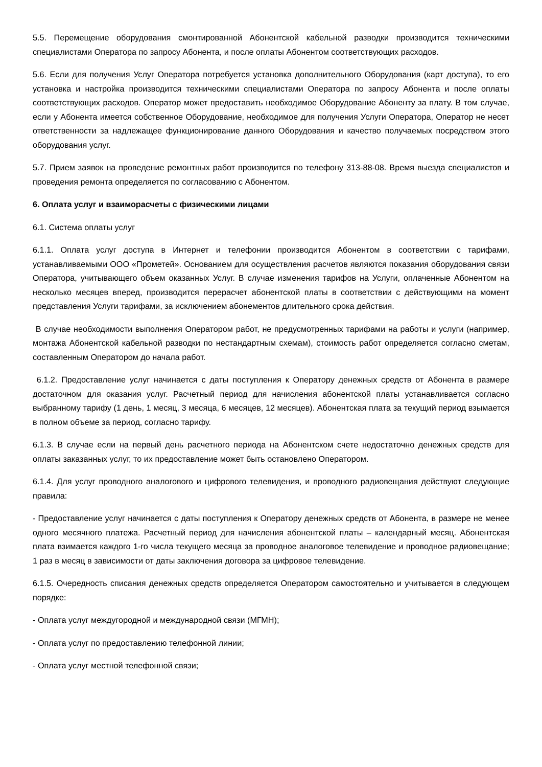5.5. Перемещение оборудования смонтированной Абонентской кабельной разводки производится техническими специалистами Оператора по запросу Абонента, и после оплаты Абонентом соответствующих расходов.
5.6. Если для получения Услуг Оператора потребуется установка дополнительного Оборудования (карт доступа), то его установка и настройка производится техническими специалистами Оператора по запросу Абонента и после оплаты соответствующих расходов. Оператор может предоставить необходимое Оборудование Абоненту за плату. В том случае, если у Абонента имеется собственное Оборудование, необходимое для получения Услуги Оператора, Оператор не несет ответственности за надлежащее функционирование данного Оборудования и качество получаемых посредством этого оборудования услуг.
5.7. Прием заявок на проведение ремонтных работ производится по телефону 313-88-08. Время выезда специалистов и проведения ремонта определяется по согласованию с Абонентом.
6. Оплата услуг и взаиморасчеты с физическими лицами
6.1. Система оплаты услуг
6.1.1. Оплата услуг доступа в Интернет и телефонии производится Абонентом в соответствии с тарифами, устанавливаемыми ООО «Прометей». Основанием для осуществления расчетов являются показания оборудования связи Оператора, учитывающего объем оказанных Услуг. В случае изменения тарифов на Услуги, оплаченные Абонентом на несколько месяцев вперед, производится перерасчет абонентской платы в соответствии с действующими на момент представления Услуги тарифами, за исключением абонементов длительного срока действия.
В случае необходимости выполнения Оператором работ, не предусмотренных тарифами на работы и услуги (например, монтажа Абонентской кабельной разводки по нестандартным схемам), стоимость работ определяется согласно сметам, составленным Оператором до начала работ.
6.1.2. Предоставление услуг начинается с даты поступления к Оператору денежных средств от Абонента в размере достаточном для оказания услуг. Расчетный период для начисления абонентской платы устанавливается согласно выбранному тарифу (1 день, 1 месяц, 3 месяца, 6 месяцев, 12 месяцев). Абонентская плата за текущий период взымается в полном объеме за период, согласно тарифу.
6.1.3. В случае если на первый день расчетного периода на Абонентском счете недостаточно денежных средств для оплаты заказанных услуг, то их предоставление может быть остановлено Оператором.
6.1.4. Для услуг проводного аналогового и цифрового телевидения, и проводного радиовещания действуют следующие правила:
- Предоставление услуг начинается с даты поступления к Оператору денежных средств от Абонента, в размере не менее одного месячного платежа. Расчетный период для начисления абонентской платы – календарный месяц. Абонентская плата взимается каждого 1-го числа текущего месяца за проводное аналоговое телевидение и проводное радиовещание; 1 раз в месяц в зависимости от даты заключения договора за цифровое телевидение.
6.1.5. Очередность списания денежных средств определяется Оператором самостоятельно и учитывается в следующем порядке:
- Оплата услуг междугородной и международной связи (МГМН);
- Оплата услуг по предоставлению телефонной линии;
- Оплата услуг местной телефонной связи;